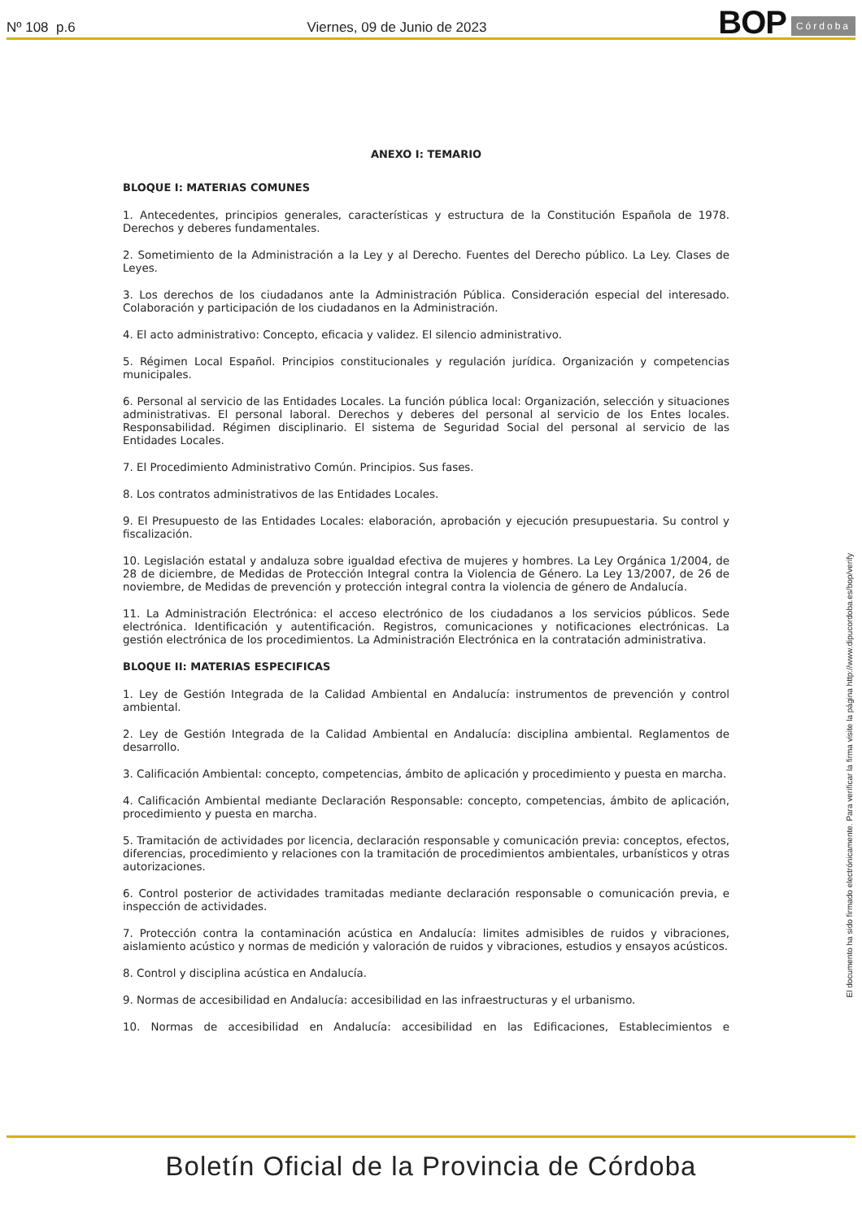Nº 108 p.6 Viernes, 09 de Junio de 2023 BOP Córdoba
ANEXO I: TEMARIO
BLOQUE I: MATERIAS COMUNES
1. Antecedentes, principios generales, características y estructura de la Constitución Española de 1978. Derechos y deberes fundamentales.
2. Sometimiento de la Administración a la Ley y al Derecho. Fuentes del Derecho público. La Ley. Clases de Leyes.
3. Los derechos de los ciudadanos ante la Administración Pública. Consideración especial del interesado. Colaboración y participación de los ciudadanos en la Administración.
4. El acto administrativo: Concepto, eficacia y validez. El silencio administrativo.
5. Régimen Local Español. Principios constitucionales y regulación jurídica. Organización y competencias municipales.
6. Personal al servicio de las Entidades Locales. La función pública local: Organización, selección y situaciones administrativas. El personal laboral. Derechos y deberes del personal al servicio de los Entes locales. Responsabilidad. Régimen disciplinario. El sistema de Seguridad Social del personal al servicio de las Entidades Locales.
7. El Procedimiento Administrativo Común. Principios. Sus fases.
8. Los contratos administrativos de las Entidades Locales.
9. El Presupuesto de las Entidades Locales: elaboración, aprobación y ejecución presupuestaria. Su control y fiscalización.
10. Legislación estatal y andaluza sobre igualdad efectiva de mujeres y hombres. La Ley Orgánica 1/2004, de 28 de diciembre, de Medidas de Protección Integral contra la Violencia de Género. La Ley 13/2007, de 26 de noviembre, de Medidas de prevención y protección integral contra la violencia de género de Andalucía.
11. La Administración Electrónica: el acceso electrónico de los ciudadanos a los servicios públicos. Sede electrónica. Identificación y autentificación. Registros, comunicaciones y notificaciones electrónicas. La gestión electrónica de los procedimientos. La Administración Electrónica en la contratación administrativa.
BLOQUE II: MATERIAS ESPECIFICAS
1. Ley de Gestión Integrada de la Calidad Ambiental en Andalucía: instrumentos de prevención y control ambiental.
2. Ley de Gestión Integrada de la Calidad Ambiental en Andalucía: disciplina ambiental. Reglamentos de desarrollo.
3. Calificación Ambiental: concepto, competencias, ámbito de aplicación y procedimiento y puesta en marcha.
4. Calificación Ambiental mediante Declaración Responsable: concepto, competencias, ámbito de aplicación, procedimiento y puesta en marcha.
5. Tramitación de actividades por licencia, declaración responsable y comunicación previa: conceptos, efectos, diferencias, procedimiento y relaciones con la tramitación de procedimientos ambientales, urbanísticos y otras autorizaciones.
6. Control posterior de actividades tramitadas mediante declaración responsable o comunicación previa, e inspección de actividades.
7. Protección contra la contaminación acústica en Andalucía: limites admisibles de ruidos y vibraciones, aislamiento acústico y normas de medición y valoración de ruidos y vibraciones, estudios y ensayos acústicos.
8. Control y disciplina acústica en Andalucía.
9. Normas de accesibilidad en Andalucía: accesibilidad en las infraestructuras y el urbanismo.
10. Normas de accesibilidad en Andalucía: accesibilidad en las Edificaciones, Establecimientos e
El documento ha sido firmado electrónicamente. Para verificar la firma visite la página http://www.dipucordoba.es/bop/verify
Boletín Oficial de la Provincia de Córdoba